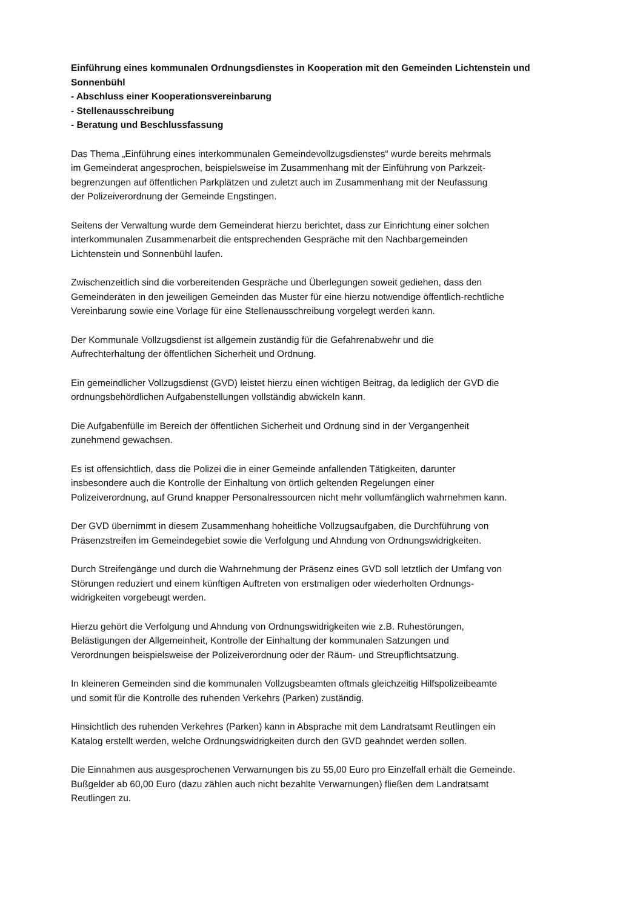Einführung eines kommunalen Ordnungsdienstes in Kooperation mit den Gemeinden Lichtenstein und Sonnenbühl
- Abschluss einer Kooperationsvereinbarung
- Stellenausschreibung
- Beratung und Beschlussfassung
Das Thema „Einführung eines interkommunalen Gemeindevollzugsdienstes“ wurde bereits mehrmals
im Gemeinderat angesprochen, beispielsweise im Zusammenhang mit der Einführung von Parkzeit-
begrenzungen auf öffentlichen Parkplätzen und zuletzt auch im Zusammenhang mit der Neufassung
der Polizeiverordnung der Gemeinde Engstingen.
Seitens der Verwaltung wurde dem Gemeinderat hierzu berichtet, dass zur Einrichtung einer solchen
interkommunalen Zusammenarbeit die entsprechenden Gespräche mit den Nachbargemeinden
Lichtenstein und Sonnenbühl laufen.
Zwischenzeitlich sind die vorbereitenden Gespräche und Überlegungen soweit gediehen, dass den
Gemeinderäten in den jeweiligen Gemeinden das Muster für eine hierzu notwendige öffentlich-rechtliche
Vereinbarung sowie eine Vorlage für eine Stellenausschreibung vorgelegt werden kann.
Der Kommunale Vollzugsdienst ist allgemein zuständig für die Gefahrenabwehr und die
Aufrechterhaltung der öffentlichen Sicherheit und Ordnung.
Ein gemeindlicher Vollzugsdienst (GVD) leistet hierzu einen wichtigen Beitrag, da lediglich der GVD die
ordnungsbehördlichen Aufgabenstellungen vollständig abwickeln kann.
Die Aufgabenfülle im Bereich der öffentlichen Sicherheit und Ordnung sind in der Vergangenheit
zunehmend gewachsen.
Es ist offensichtlich, dass die Polizei die in einer Gemeinde anfallenden Tätigkeiten, darunter
insbesondere auch die Kontrolle der Einhaltung von örtlich geltenden Regelungen einer
Polizeiverordnung, auf Grund knapper Personalressourcen nicht mehr vollumfänglich wahrnehmen kann.
Der GVD übernimmt in diesem Zusammenhang hoheitliche Vollzugsaufgaben, die Durchführung von
Präsenzstreifen im Gemeindegebiet sowie die Verfolgung und Ahndung von Ordnungswidrigkeiten.
Durch Streifengänge und durch die Wahrnehmung der Präsenz eines GVD soll letztlich der Umfang von
Störungen reduziert und einem künftigen Auftreten von erstmaligen oder wiederholten Ordnungs-
widrigkeiten vorgebeugt werden.
Hierzu gehört die Verfolgung und Ahndung von Ordnungswidrigkeiten wie z.B. Ruhestörungen,
Belästigungen der Allgemeinheit, Kontrolle der Einhaltung der kommunalen Satzungen und
Verordnungen beispielsweise der Polizeiverordnung oder der Räum- und Streupflichtsatzung.
In kleineren Gemeinden sind die kommunalen Vollzugsbeamten oftmals gleichzeitig Hilfspolizeibeamte
und somit für die Kontrolle des ruhenden Verkehrs (Parken) zuständig.
Hinsichtlich des ruhenden Verkehres (Parken) kann in Absprache mit dem Landratsamt Reutlingen ein
Katalog erstellt werden, welche Ordnungswidrigkeiten durch den GVD geahndet werden sollen.
Die Einnahmen aus ausgesprochenen Verwarnungen bis zu 55,00 Euro pro Einzelfall erhält die Gemeinde.
Bußgelder ab 60,00 Euro (dazu zählen auch nicht bezahlte Verwarnungen) fließen dem Landratsamt
Reutlingen zu.